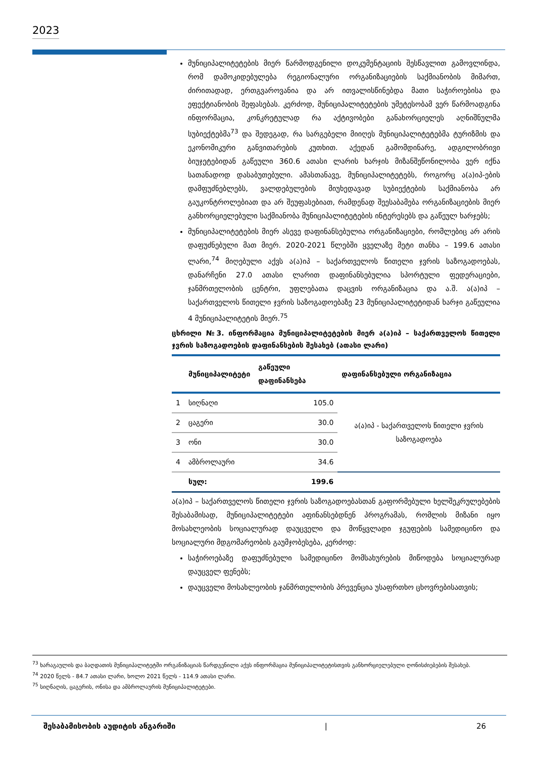2023
მუნიციპალიტეტების მიერ წარმოდგენილი დოკუმენტაციის შესწავლით გამოვლინდა, რომ დამოკიდებულება რეგიონალური ორგანიზაციების საქმიანობის მიმართ, ძირითადად, ერთგვაროვანია და არ ითვალისწინებდა მათი საჭიროებისა და ეფექტიანობის შეფასებას. კერძოდ, მუნიციპალიტეტების უმეტესობამ ვერ წარმოადგინა ინფორმაცია, კონკრეტულად რა აქტივობები განახორციელეს აღნიშნულმა სუბიექტებმა<sup>73</sup> და შედეგად, რა სარგებელი მიიღეს მუნიციპალიტეტებმა ტურიზმის და ეკონომიკური განვითარების კუთხით. აქედან გამომდინარე, ადგილობრივი ბიუჯეტებიდან გაწეული 360.6 ათასი ლარის ხარჯის მიზანშეწონილობა ვერ იქნა სათანადოდ დასაბუთებული. ამასთანავე, მუნიციპალიტეტებს, როგორც ა(ა)იპ-ების დამფუძნებლებს, ვალდებულების მიუხედავად სუბიექტების საქმიანობა არ გაუკონტროლებიათ და არ შეუფასებიათ, რამდენად შეესაბამება ორგანიზაციების მიერ განხორციელებული საქმიანობა მუნიციპალიტეტების ინტერესებს და გაწეულ ხარჯებს;
მუნიციპალიტეტების მიერ ასევე დაფინანსებულია ორგანიზაციები, რომლებიც არ არის დაფუძნებული მათ მიერ. 2020-2021 წლებში ყველაზე მეტი თანხა – 199.6 ათასი ლარი,<sup>74</sup> მიღებული აქვს ა(ა)იპ – საქართველოს წითელი ჯვრის საზოგადოებას, დანარჩენი 27.0 ათასი ლარით დაფინანსებულია სპორტული ფედერაციები, ჯანმრთელობის ცენტრი, უფლებათა დაცვის ორგანიზაცია და ა.შ. ა(ა)იპ – საქართველოს წითელი ჯვრის საზოგადოებაზე 23 მუნიციპალიტეტიდან ხარჯი გაწეულია 4 მუნიციპალიტეტის მიერ.<sup>75</sup>
ცხრილი №3. ინფორმაცია მუნიციპალიტეტების მიერ ა(ა)იპ – საქართველოს წითელი ჯვრის საზოგადოების დაფინანსების შესახებ (ათასი ლარი)
| | მუნიციპალიტეტი | გაწეული დაფინანსება | დაფინანსებული ორგანიზაცია |
| --- | --- | --- | --- |
| 1 | სიღნაღი | 105.0 | ა(ა)იპ - საქართველოს წითელი ჯვრის საზოგადოება |
| 2 | ცაგერი | 30.0 | |
| 3 | ონი | 30.0 | |
| 4 | ამბროლაური | 34.6 | |
| | სულ: | 199.6 | |
ა(ა)იპ – საქართველოს წითელი ჯვრის საზოგადოებასთან გაფორმებული ხელშეკრულებების შესაბამისად, მუნიციპალიტეტები აფინანსებდნენ პროგრამას, რომლის მიზანი იყო მოსახლეობის სოციალურად დაუცველი და მოწყვლადი ჯგუფების სამედიცინო და სოციალური მდგომარეობის გაუმჯობესება, კერძოდ:
საჭიროებაზე დაფუძნებული სამედიცინო მომსახურების მიწოდება სოციალურად დაუცველ ფენებს;
დაუცველი მოსახლეობის ჯანმრთელობის პრევენცია უსაფრთხო ცხოვრებისათვის;
<sup>73</sup> ხარაგაულის და ბაღდათის მუნიციპალიტეტში ორგანიზაციას წარდგენილი აქვს ინფორმაცია მუნიციპალიტეტისთვის განხორციელებული ღონისძიებების შესახებ.
<sup>74</sup> 2020 წელს - 84.7 ათასი ლარი, ხოლო 2021 წელს - 114.9 ათასი ლარი.
<sup>75</sup> სიღნაღის, ცაგერის, ონისა და ამბროლაურის მუნიციპალიტეტები.
შესაბამისობის აუდიტის ანგარიში | 26